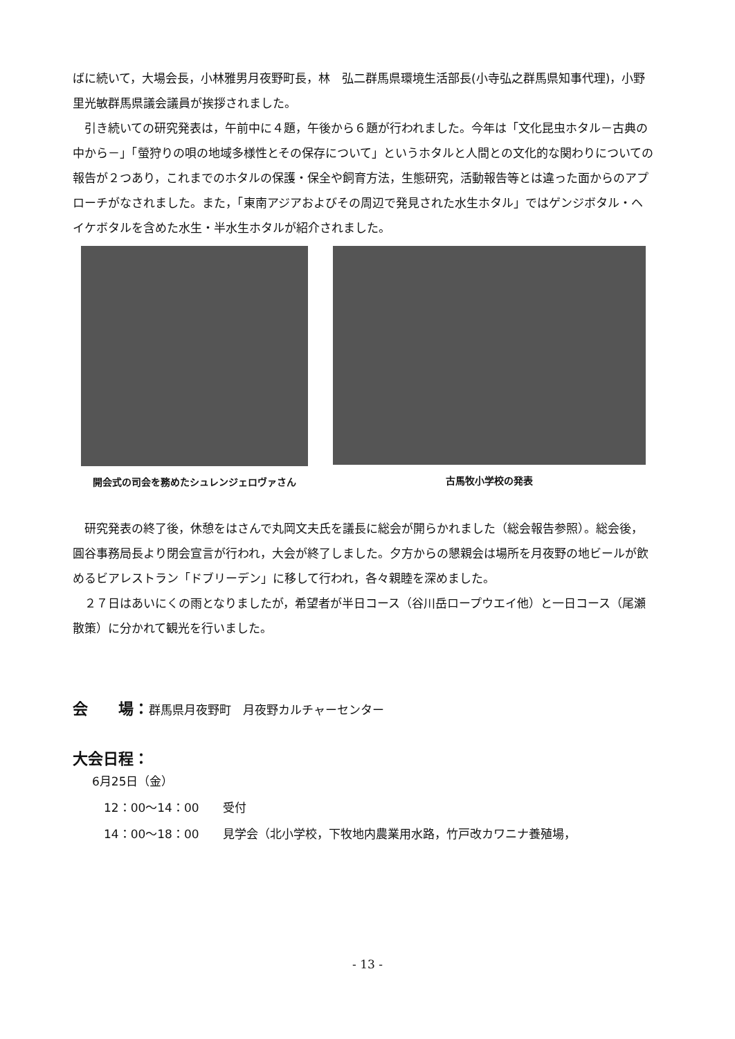ばに続いて，大場会長，小林雅男月夜野町長，林　弘二群馬県環境生活部長(小寺弘之群馬県知事代理)，小野里光敏群馬県議会議員が挨拶されました。
引き続いての研究発表は，午前中に４題，午後から６題が行われました。今年は「文化昆虫ホタル－古典の中から－」「螢狩りの唄の地域多様性とその保存について」というホタルと人間との文化的な関わりについての報告が２つあり，これまでのホタルの保護・保全や飼育方法，生態研究，活動報告等とは違った面からのアプローチがなされました。また，「東南アジアおよびその周辺で発見された水生ホタル」ではゲンジボタル・ヘイケボタルを含めた水生・半水生ホタルが紹介されました。
開会式の司会を務めたシュレンジェロヴァさん
古馬牧小学校の発表
研究発表の終了後，休憩をはさんで丸岡文夫氏を議長に総会が開らかれました（総会報告参照）。総会後，圓谷事務局長より閉会宣言が行われ，大会が終了しました。夕方からの懇親会は場所を月夜野の地ビールが飲めるビアレストラン「ドブリーデン」に移して行われ，各々親睦を深めました。
２７日はあいにくの雨となりましたが，希望者が半日コース（谷川岳ロープウエイ他）と一日コース（尾瀬散策）に分かれて観光を行いました。
会　　場：群馬県月夜野町　月夜野カルチャーセンター
大会日程：
6月25日（金）
12：00～14：00　　受付
14：00～18：00　　見学会（北小学校，下牧地内農業用水路，竹戸改カワニナ養殖場，
- 13 -